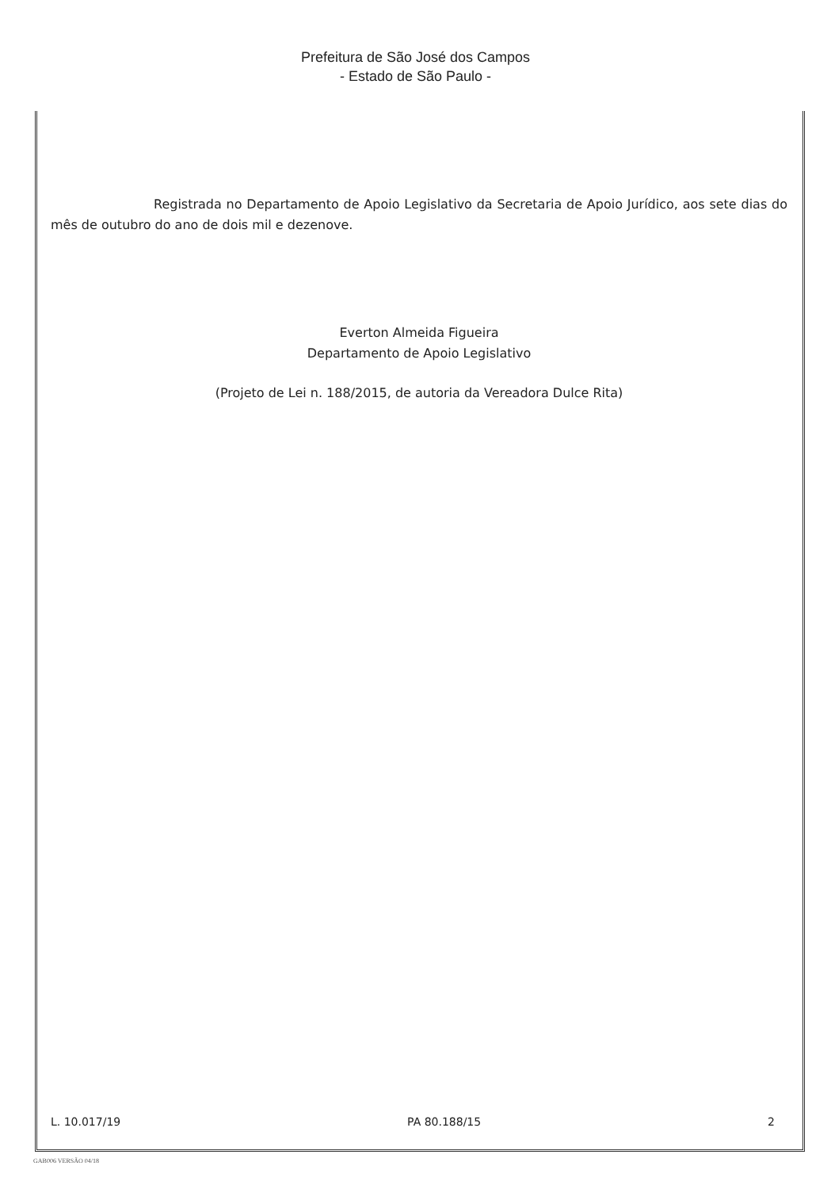Prefeitura de São José dos Campos
- Estado de São Paulo -
Registrada no Departamento de Apoio Legislativo da Secretaria de Apoio Jurídico, aos sete dias do mês de outubro do ano de dois mil e dezenove.
Everton Almeida Figueira
Departamento de Apoio Legislativo
(Projeto de Lei n. 188/2015, de autoria da Vereadora Dulce Rita)
L. 10.017/19 PA 80.188/15 2
GAB006 VERSÃO 04/18